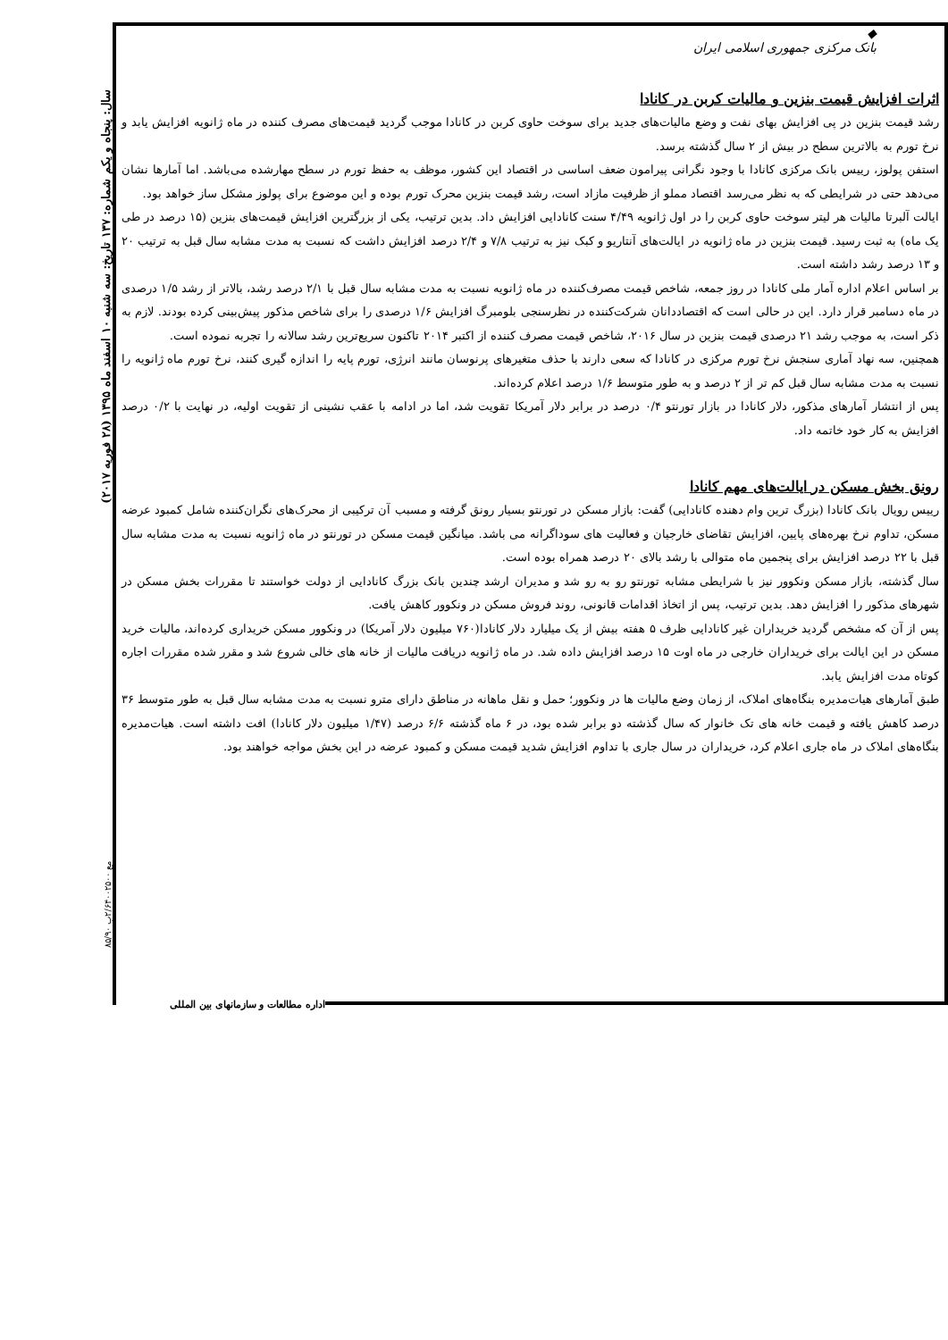◆
بانک مرکزی جمهوری اسلامی ایران
اثرات افزایش قیمت بنزین و مالیات کربن در کانادا
رشد قیمت بنزین در پی افزایش بهای نفت و وضع مالیات‌های جدید برای سوخت حاوی کربن در کانادا موجب گردید قیمت‌های مصرف کننده در ماه ژانویه افزایش یابد و نرخ تورم به بالاترین سطح در بیش از ۲ سال گذشته برسد.
استفن پولوز، رییس بانک مرکزی کانادا با وجود نگرانی پیرامون ضعف اساسی در اقتصاد این کشور، موظف به حفظ تورم در سطح مهارشده می‌باشد. اما آمارها نشان می‌دهد حتی در شرایطی که به نظر می‌رسد اقتصاد مملو از ظرفیت مازاد است، رشد قیمت بنزین محرک تورم بوده و این موضوع برای پولوز مشکل ساز خواهد بود.
ایالت آلبرتا مالیات هر لیتر سوخت حاوی کربن را در اول ژانویه ۴/۴۹ سنت کانادایی افزایش داد. بدین ترتیب، یکی از بزرگترین افزایش قیمت‌های بنزین (۱۵ درصد در طی یک ماه) به ثبت رسید. قیمت بنزین در ماه ژانویه در ایالت‌های آنتاریو و کبک نیز به ترتیب ۷/۸ و ۲/۴ درصد افزایش داشت که نسبت به مدت مشابه سال قبل به ترتیب ۲۰ و ۱۳ درصد رشد داشته است.
بر اساس اعلام اداره آمار ملی کانادا در روز جمعه، شاخص قیمت مصرف‌کننده در ماه ژانویه نسبت به مدت مشابه سال قبل با ۲/۱ درصد رشد، بالاتر از رشد ۱/۵ درصدی در ماه دسامبر قرار دارد. این در حالی است که اقتصاددانان شرکت‌کننده در نظرسنجی بلومبرگ افزایش ۱/۶ درصدی را برای شاخص مذکور پیش‌بینی کرده بودند. لازم به ذکر است، به موجب رشد ۲۱ درصدی قیمت بنزین در سال ۲۰۱۶، شاخص قیمت مصرف کننده از اکتبر ۲۰۱۴ تاکنون سریع‌ترین رشد سالانه را تجربه نموده است.
همچنین، سه نهاد آماری سنجش نرخ تورم مرکزی در کانادا که سعی دارند با حذف متغیرهای پرنوسان مانند انرژی، تورم پایه را اندازه گیری کنند، نرخ تورم ماه ژانویه را نسبت به مدت مشابه سال قبل کم تر از ۲ درصد و به طور متوسط ۱/۶ درصد اعلام کرده‌اند.
پس از انتشار آمارهای مذکور، دلار کانادا در بازار تورنتو ۰/۴ درصد در برابر دلار آمریکا تقویت شد، اما در ادامه با عقب نشینی از تقویت اولیه، در نهایت با ۰/۲ درصد افزایش به کار خود خاتمه داد.
رونق بخش مسکن در ایالت‌های مهم کانادا
رییس رویال بانک کانادا (بزرگ ترین وام دهنده کانادایی) گفت: بازار مسکن در تورنتو بسیار رونق گرفته و مسبب آن ترکیبی از محرک‌های نگران‌کننده شامل کمبود عرضه مسکن، تداوم نرخ بهره‌های پایین، افزایش تقاضای خارجیان و فعالیت های سوداگرانه می باشد. میانگین قیمت مسکن در تورنتو در ماه ژانویه نسبت به مدت مشابه سال قبل با ۲۲ درصد افزایش برای پنجمین ماه متوالی با رشد بالای ۲۰ درصد همراه بوده است.
سال گذشته، بازار مسکن ونکوور نیز با شرایطی مشابه تورنتو رو به رو شد و مدیران ارشد چندین بانک بزرگ کانادایی از دولت خواستند تا مقررات بخش مسکن در شهرهای مذکور را افزایش دهد. بدین ترتیب، پس از اتخاذ اقدامات قانونی، روند فروش مسکن در ونکوور کاهش یافت.
پس از آن که مشخص گردید خریداران غیر کانادایی ظرف ۵ هفته بیش از یک میلیارد دلار کانادا(۷۶۰ میلیون دلار آمریکا) در ونکوور مسکن خریداری کرده‌اند، مالیات خرید مسکن در این ایالت برای خریداران خارجی در ماه اوت ۱۵ درصد افزایش داده شد. در ماه ژانویه دریافت مالیات از خانه های خالی شروع شد و مقرر شده مقررات اجاره کوتاه مدت افزایش یابد.
طبق آمارهای هیات‌مدیره بنگاه‌های املاک، از زمان وضع مالیات ها در ونکوور؛ حمل و نقل ماهانه در مناطق دارای مترو نسبت به مدت مشابه سال قبل به طور متوسط ۳۶ درصد کاهش یافته و قیمت خانه های تک خانوار که سال گذشته دو برابر شده بود، در ۶ ماه گذشته ۶/۶ درصد (۱/۴۷ میلیون دلار کانادا) افت داشته است. هیات‌مدیره بنگاه‌های املاک در ماه جاری اعلام کرد، خریداران در سال جاری با تداوم افزایش شدید قیمت مسکن و کمبود عرضه در این بخش مواجه خواهند بود.
اداره مطالعات و سازمانهای بین المللی
سال: پنجاه و یکم شماره: ۱۳۷ تاریخ: سه شنبه ۱۰ اسفند ماه ۱۳۹۵ (۲۸ فوریه ۲۰۱۷)
مع ۲/۶۴۰۰۲۵۰۰ب ۸۵/۹۰